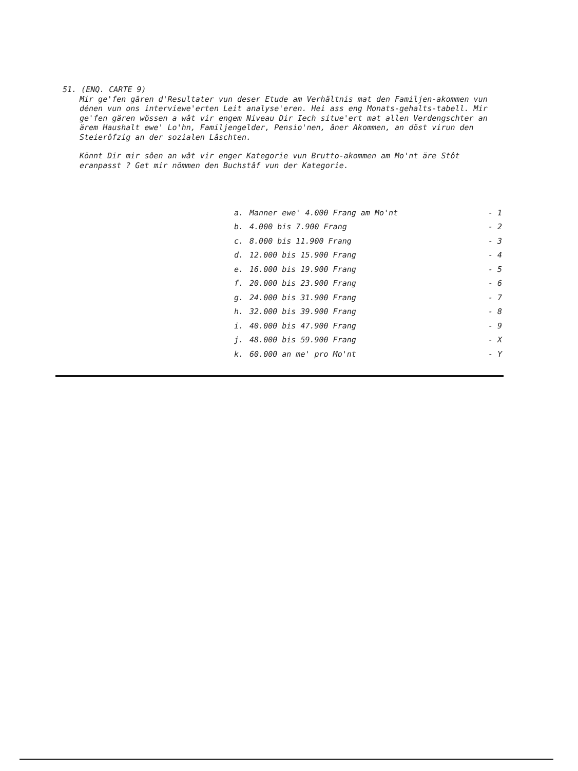51. (ENQ. CARTE 9)
Mir ge'fen gären d'Resultater vun deser Etude am Verhältnis mat den Familjen-akommen vun dénen vun ons interviewe'erten Leit analyse'eren. Hei ass eng Monats-gehalts-tabell. Mir ge'fen gären wössen a wât vir engem Niveau Dir Iech situe'ert mat allen Verdengschter an ärem Haushalt ewe' Lo'hn, Familjengelder, Pensio'nen, âner Akommen, an döst virun den Steierôfzig an der sozialen Lâschten.
Könnt Dir mir sôen an wât vir enger Kategorie vun Brutto-akommen am Mo'nt äre Stôt eranpasst ? Get mir nömmen den Buchstâf vun der Kategorie.
| a. | Manner ewe' 4.000 Frang am Mo'nt | - 1 |
| b. | 4.000 bis 7.900 Frang | - 2 |
| c. | 8.000 bis 11.900 Frang | - 3 |
| d. | 12.000 bis 15.900 Frang | - 4 |
| e. | 16.000 bis 19.900 Frang | - 5 |
| f. | 20.000 bis 23.900 Frang | - 6 |
| g. | 24.000 bis 31.900 Frang | - 7 |
| h. | 32.000 bis 39.900 Frang | - 8 |
| i. | 40.000 bis 47.900 Frang | - 9 |
| j. | 48.000 bis 59.900 Frang | - X |
| k. | 60.000 an me' pro Mo'nt | - Y |